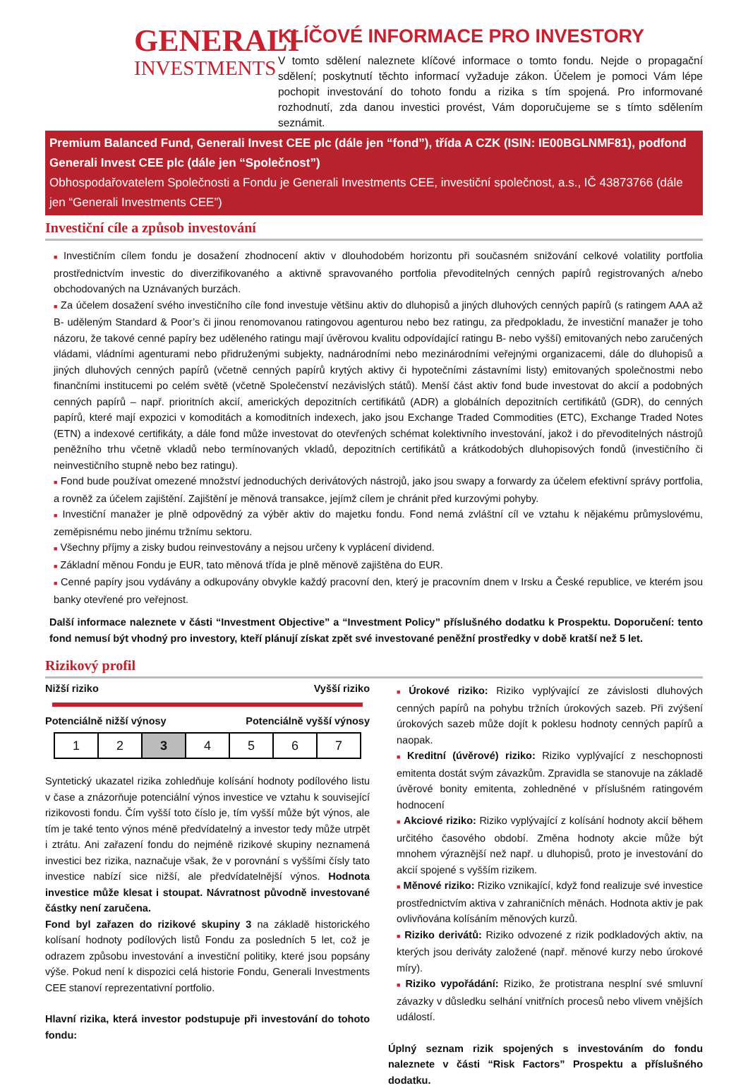GENERALI
INVESTMENTS
KLÍČOVÉ INFORMACE PRO INVESTORY
V tomto sdělení naleznete klíčové informace o tomto fondu. Nejde o propagační sdělení; poskytnutí těchto informací vyžaduje zákon. Účelem je pomoci Vám lépe pochopit investování do tohoto fondu a rizika s tím spojená. Pro informované rozhodnutí, zda danou investici provést, Vám doporučujeme se s tímto sdělením seznámit.
Premium Balanced Fund, Generali Invest CEE plc (dále jen “fond”), třída A CZK (ISIN: IE00BGLNMF81), podfond Generali Invest CEE plc (dále jen “Společnost”)
Obhospodařovatelem Společnosti a Fondu je Generali Investments CEE, investiční společnost, a.s., IČ 43873766 (dále jen “Generali Investments CEE”)
Investiční cíle a způsob investování
■ Investičním cílem fondu je dosažení zhodnocení aktiv v dlouhodobém horizontu při současném snižování celkové volatility portfolia prostřednictvím investic do diverzifikovaného a aktivně spravovaného portfolia převoditelných cenných papírů registrovaných a/nebo obchodovaných na Uznávaných burzách.
■ Za účelem dosažení svého investičního cíle fond investuje většinu aktiv do dluhopisů a jiných dluhových cenných papírů (s ratingem AAA až B- uděleným Standard & Poor’s či jinou renomovanou ratingovou agenturou nebo bez ratingu, za předpokladu, že investiční manažer je toho názoru, že takové cenné papíry bez uděleného ratingu mají úvěrovou kvalitu odpovídající ratingu B- nebo vyšší) emitovaných nebo zaručených vládami, vládními agenturami nebo přidruženými subjekty, nadnárodními nebo mezinárodními veřejnými organizacemi, dále do dluhopisů a jiných dluhových cenných papírů (včetně cenných papírů krytých aktivy či hypotečními zástavními listy) emitovaných společnostmi nebo finančními institucemi po celém světě (včetně Společenství nezávislých států). Menší část aktiv fond bude investovat do akcií a podobných cenných papírů – např. prioritních akcií, amerických depozitních certifikátů (ADR) a globálních depozitních certifikátů (GDR), do cenných papírů, které mají expozici v komoditách a komoditních indexech, jako jsou Exchange Traded Commodities (ETC), Exchange Traded Notes (ETN) a indexové certifikáty, a dále fond může investovat do otevřených schémat kolektivního investování, jakož i do převoditelných nástrojů peněžního trhu včetně vkladů nebo termínovaných vkladů, depozitních certifikátů a krátkodobých dluhopisových fondů (investičního či neinvestičního stupně nebo bez ratingu).
■ Fond bude používat omezené množství jednoduchých derivátových nástrojů, jako jsou swapy a forwardy za účelem efektivní správy portfolia, a rovněž za účelem zajištění. Zajištění je měnová transakce, jejímž cílem je chránit před kurzovými pohyby.
■ Investiční manažer je plně odpovědný za výběr aktiv do majetku fondu. Fond nemá zvláštní cíl ve vztahu k nějakému průmyslovému, zeměpisnému nebo jinému tržnímu sektoru.
■ Všechny příjmy a zisky budou reinvestovány a nejsou určeny k vyplácení dividend.
■ Základní měnou Fondu je EUR, tato měnová třída je plně měnově zajištěna do EUR.
■ Cenné papíry jsou vydávány a odkupovány obvykle každý pracovní den, který je pracovním dnem v Irsku a České republice, ve kterém jsou banky otevřené pro veřejnost.
Další informace naleznete v části “Investment Objective” a “Investment Policy” příslušného dodatku k Prospektu. Doporučení: tento fond nemusí být vhodný pro investory, kteří plánují získat zpět své investované peněžní prostředky v době kratší než 5 let.
Rizikový profil
Nižší riziko Vyšší riziko
Potenciálně nižší výnosy Potenciálně vyšší výnosy
| 1 | 2 | 3 | 4 | 5 | 6 | 7 |
Syntetický ukazatel rizika zohledňuje kolísání hodnoty podílového listu v čase a znázorňuje potenciální výnos investice ve vztahu k související rizikovosti fondu. Čím vyšší toto číslo je, tím vyšší může být výnos, ale tím je také tento výnos méně předvídatelný a investor tedy může utrpět i ztrátu. Ani zařazení fondu do nejméně rizikové skupiny neznamená investici bez rizika, naznačuje však, že v porovnání s vyššími čísly tato investice nabízí sice nižší, ale předvídatelnější výnos. Hodnota investice může klesat i stoupat. Návratnost původně investované částky není zaručena.
Fond byl zařazen do rizikové skupiny 3 na základě historického kolísaní hodnoty podílových listů Fondu za posledních 5 let, což je odrazem způsobu investování a investiční politiky, které jsou popsány výše. Pokud není k dispozici celá historie Fondu, Generali Investments CEE stanoví reprezentativní portfolio.
Hlavní rizika, která investor podstupuje při investování do tohoto fondu:
■ Úrokové riziko: Riziko vyplývající ze závislosti dluhových cenných papírů na pohybu tržních úrokových sazeb. Při zvýšení úrokových sazeb může dojít k poklesu hodnoty cenných papírů a naopak.
■ Kreditní (úvěrové) riziko: Riziko vyplývající z neschopnosti emitenta dostát svým závazkům. Zpravidla se stanovuje na základě úvěrové bonity emitenta, zohledněné v příslušném ratingovém hodnocení
■ Akciové riziko: Riziko vyplývající z kolísání hodnoty akcií během určitého časového období. Změna hodnoty akcie může být mnohem výraznější než např. u dluhopisů, proto je investování do akcií spojené s vyšším rizikem.
■ Měnové riziko: Riziko vznikající, když fond realizuje své investice prostřednictvím aktiva v zahraničních měnách. Hodnota aktiv je pak ovlivňována kolísáním měnových kurzů.
■ Riziko derivátů: Riziko odvozené z rizik podkladových aktiv, na kterých jsou deriváty založené (např. měnové kurzy nebo úrokové míry).
■ Riziko vypořádání: Riziko, že protistrana nesplní své smluvní závazky v důsledku selhání vnitřních procesů nebo vlivem vnějších událostí.
Úplný seznam rizik spojených s investováním do fondu naleznete v části “Risk Factors” Prospektu a příslušného dodatku.